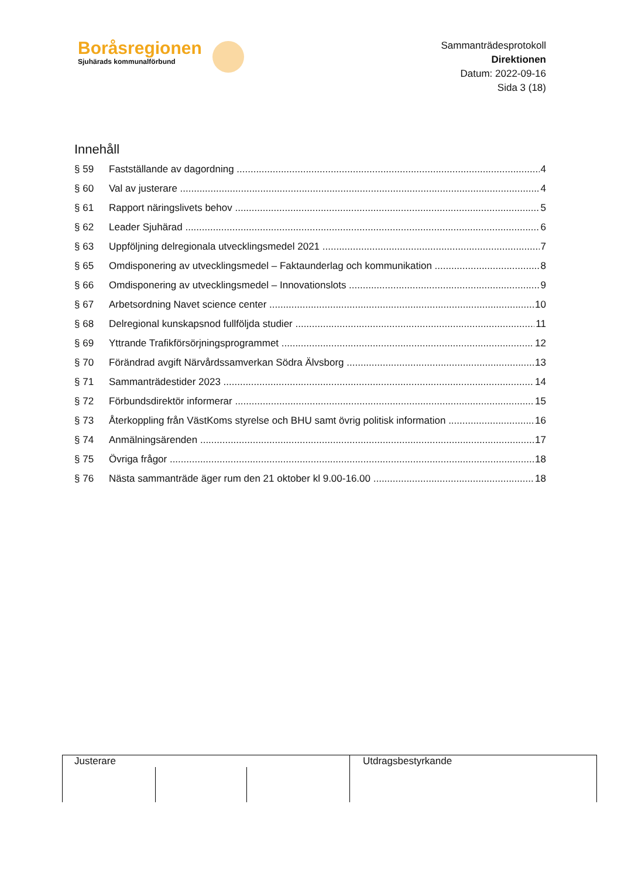Boråsregionen
Sjuhärads kommunalförbund
Sammanträdesprotokoll
Direktionen
Datum: 2022-09-16
Sida 3 (18)
Innehåll
§ 59 Fastställande av dagordning 4
§ 60 Val av justerare 4
§ 61 Rapport näringslivets behov 5
§ 62 Leader Sjuhärad 6
§ 63 Uppföljning delregionala utvecklingsmedel 2021 7
§ 65 Omdisponering av utvecklingsmedel – Faktaunderlag och kommunikation 8
§ 66 Omdisponering av utvecklingsmedel – Innovationslots 9
§ 67 Arbetsordning Navet science center 10
§ 68 Delregional kunskapsnod fullföljda studier 11
§ 69 Yttrande Trafikförsörjningsprogrammet 12
§ 70 Förändrad avgift Närvårdssamverkan Södra Älvsborg 13
§ 71 Sammanträdestider 2023 14
§ 72 Förbundsdirektör informerar 15
§ 73 Återkoppling från VästKoms styrelse och BHU samt övrig politisk information 16
§ 74 Anmälningsärenden 17
§ 75 Övriga frågor 18
§ 76 Nästa sammanträde äger rum den 21 oktober kl 9.00-16.00 18
Justerare Utdragsbestyrkande